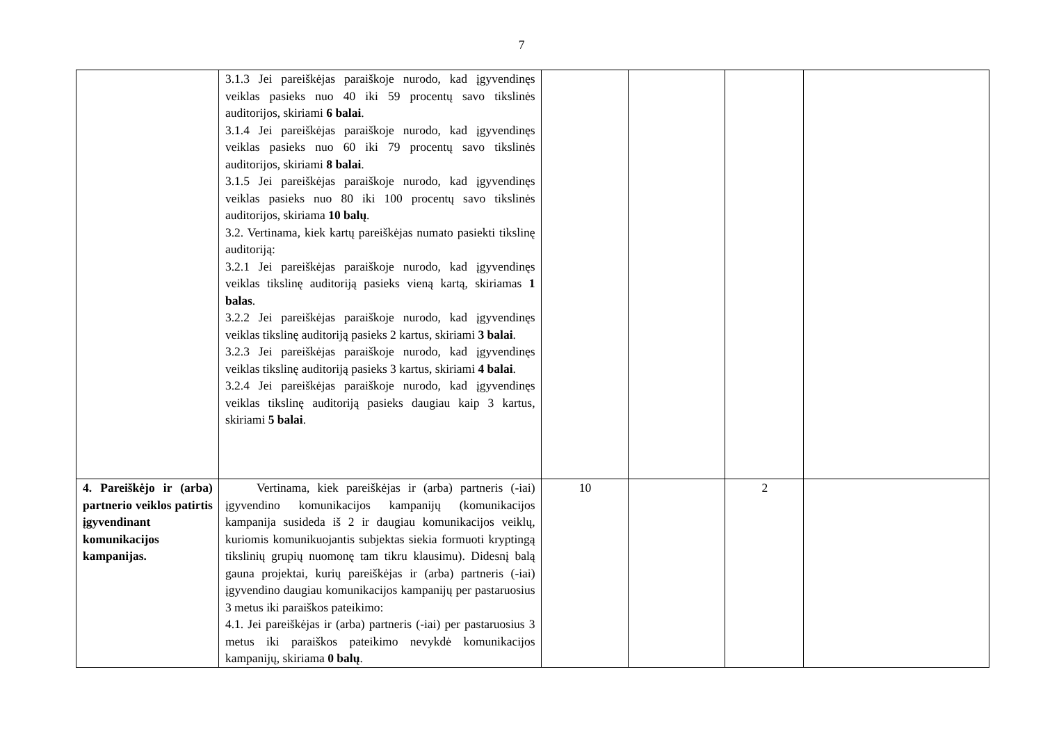7
| | 3.1.3 Jei pareiškėjas paraiškoje nurodo, kad įgyvendinęs veiklas pasieks nuo 40 iki 59 procentų savo tikslinės auditorijos, skiriami 6 balai . 3.1.4 Jei pareiškėjas paraiškoje nurodo, kad įgyvendinęs veiklas pasieks nuo 60 iki 79 procentų savo tikslinės auditorijos, skiriami 8 balai . 3.1.5 Jei pareiškėjas paraiškoje nurodo, kad įgyvendinęs veiklas pasieks nuo 80 iki 100 procentų savo tikslinės auditorijos, skiriama 10 balų . 3.2. Vertinama, kiek kartų pareiškėjas numato pasiekti tikslinę auditoriją: 3.2.1 Jei pareiškėjas paraiškoje nurodo, kad įgyvendinęs veiklas tikslinę auditoriją pasieks vieną kartą, skiriamas 1 balas . 3.2.2 Jei pareiškėjas paraiškoje nurodo, kad įgyvendinęs veiklas tikslinę auditoriją pasieks 2 kartus, skiriami 3 balai . 3.2.3 Jei pareiškėjas paraiškoje nurodo, kad įgyvendinęs veiklas tikslinę auditoriją pasieks 3 kartus, skiriami 4 balai . 3.2.4 Jei pareiškėjas paraiškoje nurodo, kad įgyvendinęs veiklas tikslinę auditoriją pasieks daugiau kaip 3 kartus, skiriami 5 balai . | | | | |
| 4. Pareiškėjo ir (arba) partnerio veiklos patirtis įgyvendinant komunikacijos kampanijas. | Vertinama, kiek pareiškėjas ir (arba) partneris (-iai) įgyvendino komunikacijos kampanijų (komunikacijos kampanija susideda iš 2 ir daugiau komunikacijos veiklų, kuriomis komunikuojantis subjektas siekia formuoti kryptingą tikslinių grupių nuomonę tam tikru klausimu). Didesnį balą gauna projektai, kurių pareiškėjas ir (arba) partneris (-iai) įgyvendino daugiau komunikacijos kampanijų per pastaruosius 3 metus iki paraiškos pateikimo: 4.1. Jei pareiškėjas ir (arba) partneris (-iai) per pastaruosius 3 metus iki paraiškos pateikimo nevykdė komunikacijos kampanijų, skiriama 0 balų . | 10 | | 2 | |